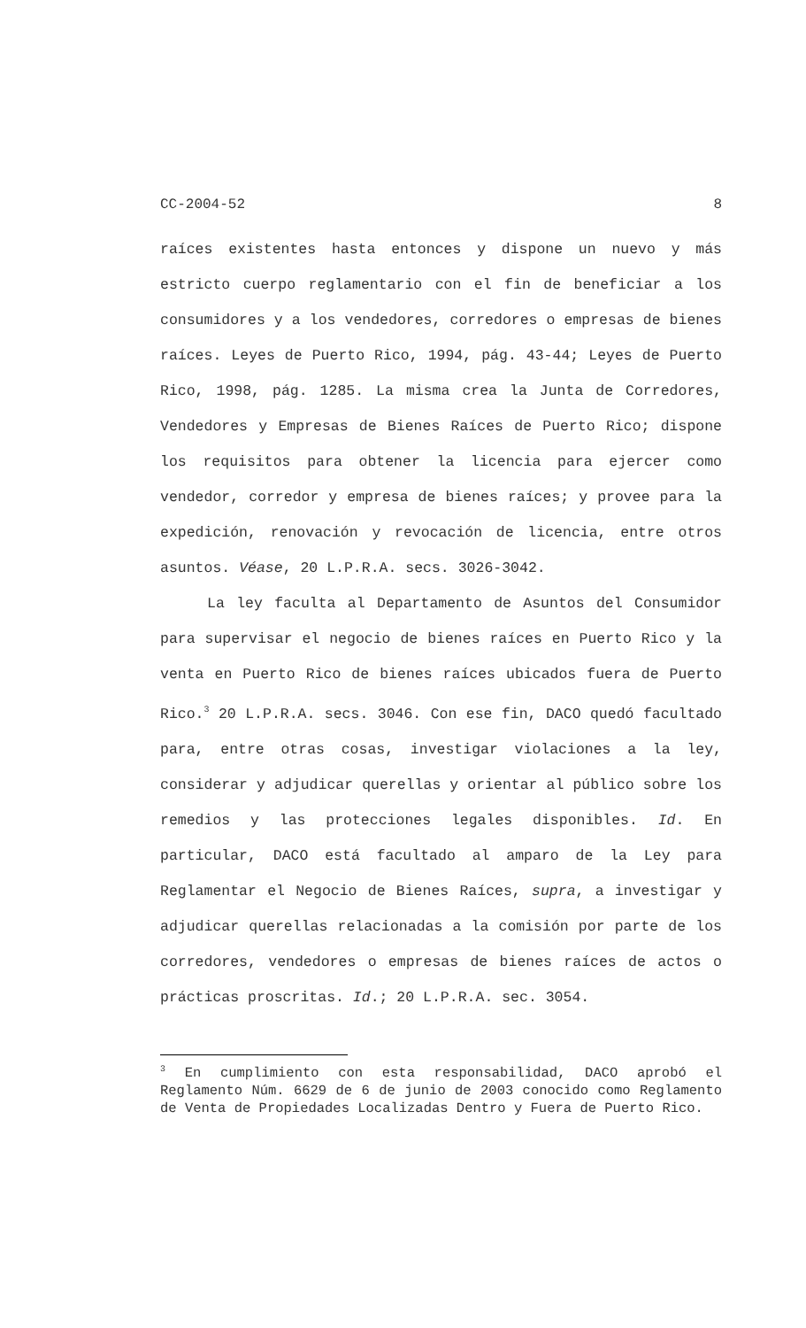CC-2004-52 8
raíces existentes hasta entonces y dispone un nuevo y más estricto cuerpo reglamentario con el fin de beneficiar a los consumidores y a los vendedores, corredores o empresas de bienes raíces. Leyes de Puerto Rico, 1994, pág. 43-44; Leyes de Puerto Rico, 1998, pág. 1285. La misma crea la Junta de Corredores, Vendedores y Empresas de Bienes Raíces de Puerto Rico; dispone los requisitos para obtener la licencia para ejercer como vendedor, corredor y empresa de bienes raíces; y provee para la expedición, renovación y revocación de licencia, entre otros asuntos. Véase, 20 L.P.R.A. secs. 3026-3042.
La ley faculta al Departamento de Asuntos del Consumidor para supervisar el negocio de bienes raíces en Puerto Rico y la venta en Puerto Rico de bienes raíces ubicados fuera de Puerto Rico.<sup>3</sup> 20 L.P.R.A. secs. 3046. Con ese fin, DACO quedó facultado para, entre otras cosas, investigar violaciones a la ley, considerar y adjudicar querellas y orientar al público sobre los remedios y las protecciones legales disponibles. Id. En particular, DACO está facultado al amparo de la Ley para Reglamentar el Negocio de Bienes Raíces, supra, a investigar y adjudicar querellas relacionadas a la comisión por parte de los corredores, vendedores o empresas de bienes raíces de actos o prácticas proscritas. Id.; 20 L.P.R.A. sec. 3054.
<sup>3</sup> En cumplimiento con esta responsabilidad, DACO aprobó el Reglamento Núm. 6629 de 6 de junio de 2003 conocido como Reglamento de Venta de Propiedades Localizadas Dentro y Fuera de Puerto Rico.